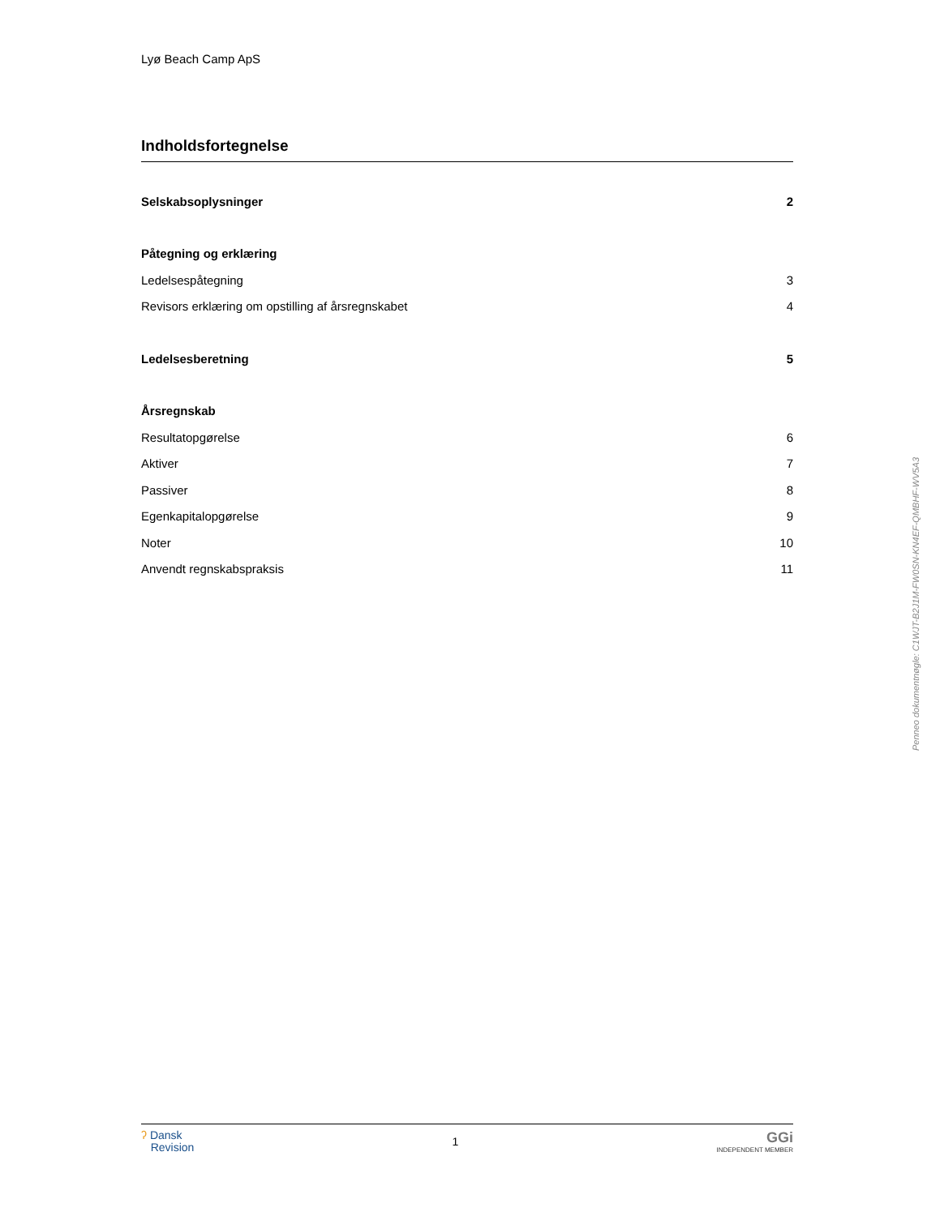Lyø Beach Camp ApS
Indholdsfortegnelse
Selskabsoplysninger 2
Påtegning og erklæring
Ledelsespåtegning 3
Revisors erklæring om opstilling af årsregnskabet 4
Ledelsesberetning 5
Årsregnskab
Resultatopgørelse 6
Aktiver 7
Passiver 8
Egenkapitalopgørelse 9
Noter 10
Anvendt regnskabspraksis 11
ʔ Dansk
Revision
1
GGi
INDEPENDENT MEMBER
Penneo dokumentnøgle: C1WJT-B2J1M-FW0SN-KN4EF-QMBHF-WV5A3